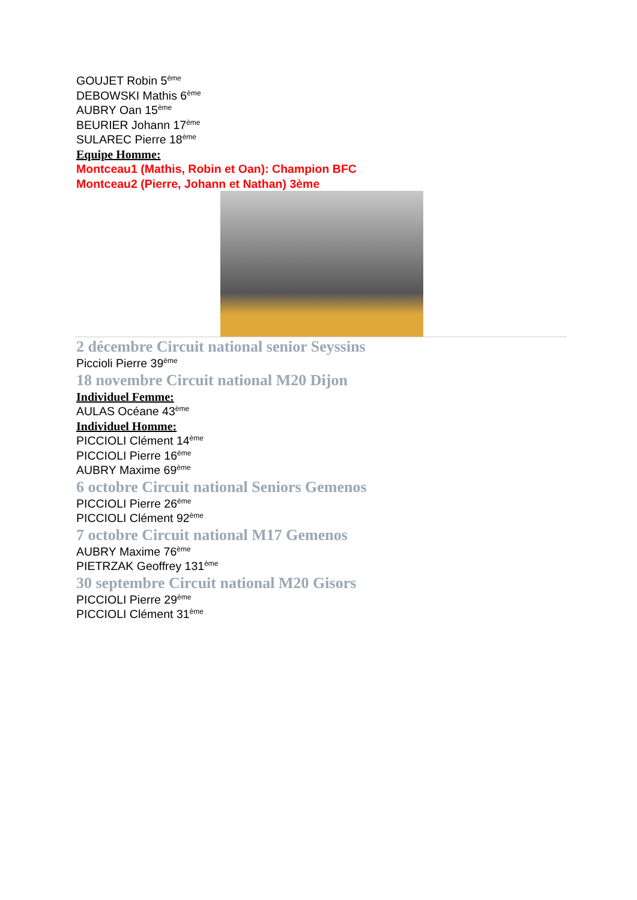GOUJET Robin 5<sup>ème</sup>
DEBOWSKI Mathis 6<sup>ème</sup>
AUBRY Oan 15<sup>ème</sup>
BEURIER Johann 17<sup>ème</sup>
SULAREC Pierre 18<sup>ème</sup>
Equipe Homme:
Montceau1 (Mathis, Robin et Oan): Champion BFC
Montceau2 (Pierre, Johann et Nathan) 3ème
2 décembre Circuit national senior Seyssins
Piccioli Pierre 39<sup>ème</sup>
18 novembre Circuit national M20 Dijon
Individuel Femme:
AULAS Océane 43<sup>ème</sup>
Individuel Homme:
PICCIOLI Clément 14<sup>ème</sup>
PICCIOLI Pierre 16<sup>ème</sup>
AUBRY Maxime 69<sup>ème</sup>
6 octobre Circuit national Seniors Gemenos
PICCIOLI Pierre 26<sup>ème</sup>
PICCIOLI Clément 92<sup>ème</sup>
7 octobre Circuit national M17 Gemenos
AUBRY Maxime 76<sup>ème</sup>
PIETRZAK Geoffrey 131<sup>ème</sup>
30 septembre Circuit national M20 Gisors
PICCIOLI Pierre 29<sup>ème</sup>
PICCIOLI Clément 31<sup>ème</sup>